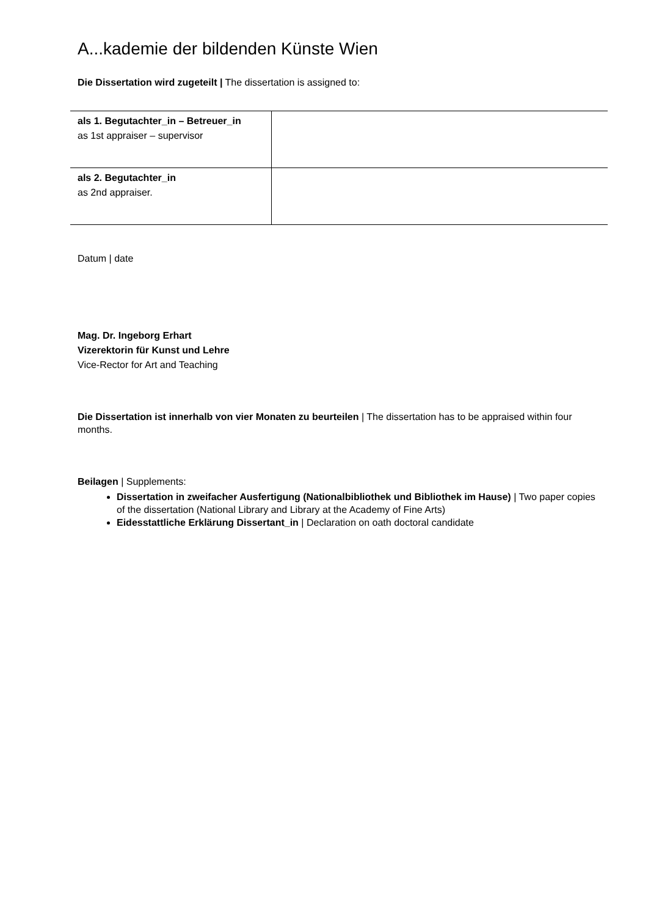A...kademie der bildenden Künste Wien
Die Dissertation wird zugeteilt | The dissertation is assigned to:
| als 1. Begutachter_in – Betreuer_in as 1st appraiser – supervisor | |
| als 2. Begutachter_in as 2nd appraiser. | |
Datum | date
Mag. Dr. Ingeborg Erhart
Vizerektorin für Kunst und Lehre
Vice-Rector for Art and Teaching
Die Dissertation ist innerhalb von vier Monaten zu beurteilen | The dissertation has to be appraised within four months.
Beilagen | Supplements:
Dissertation in zweifacher Ausfertigung (Nationalbibliothek und Bibliothek im Hause) | Two paper copies of the dissertation (National Library and Library at the Academy of Fine Arts)
Eidesstattliche Erklärung Dissertant_in | Declaration on oath doctoral candidate